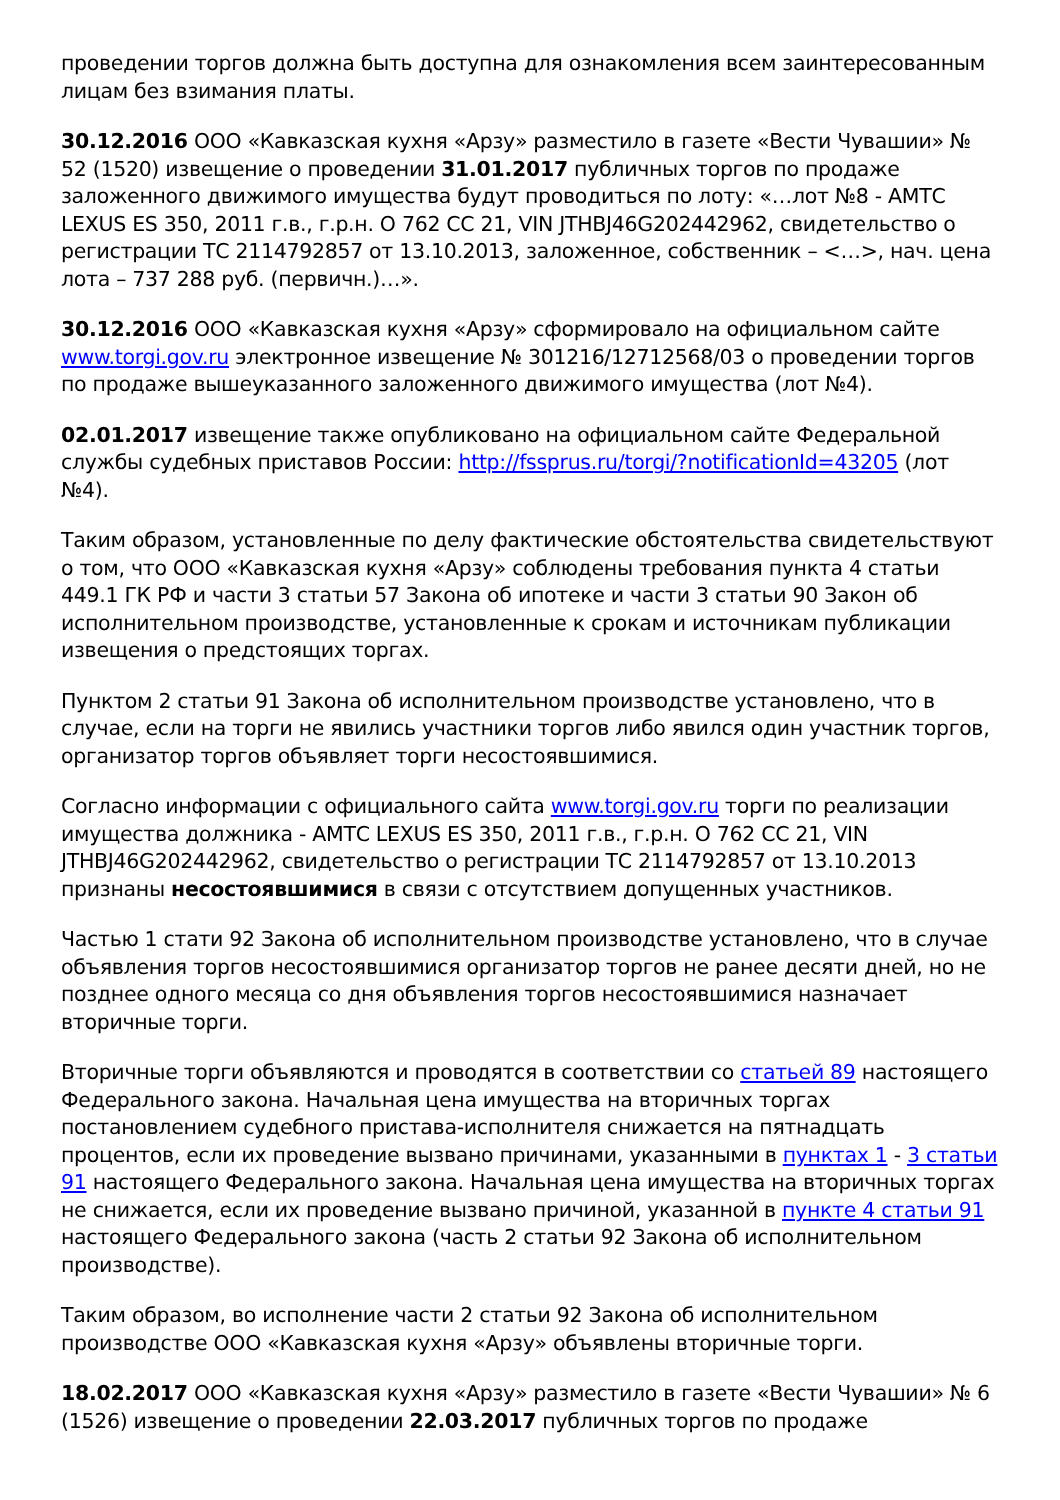проведении торгов должна быть доступна для ознакомления всем заинтересованным лицам без взимания платы.
30.12.2016 ООО «Кавказская кухня «Арзу» разместило в газете «Вести Чувашии» № 52 (1520) извещение о проведении 31.01.2017 публичных торгов по продаже заложенного движимого имущества будут проводиться по лоту: «…лот №8 - АМТС LEXUS ES 350, 2011 г.в., г.р.н. О 762 СС 21, VIN JTHBJ46G202442962, свидетельство о регистрации ТС 2114792857 от 13.10.2013, заложенное, собственник – <…>, нач. цена лота – 737 288 руб. (первичн.)…».
30.12.2016 ООО «Кавказская кухня «Арзу» сформировало на официальном сайте www.torgi.gov.ru электронное извещение № 301216/12712568/03 о проведении торгов по продаже вышеуказанного заложенного движимого имущества (лот №4).
02.01.2017 извещение также опубликовано на официальном сайте Федеральной службы судебных приставов России: http://fssprus.ru/torgi/?notificationId=43205 (лот №4).
Таким образом, установленные по делу фактические обстоятельства свидетельствуют о том, что ООО «Кавказская кухня «Арзу» соблюдены требования пункта 4 статьи 449.1 ГК РФ и части 3 статьи 57 Закона об ипотеке и части 3 статьи 90 Закон об исполнительном производстве, установленные к срокам и источникам публикации извещения о предстоящих торгах.
Пунктом 2 статьи 91 Закона об исполнительном производстве установлено, что в случае, если на торги не явились участники торгов либо явился один участник торгов, организатор торгов объявляет торги несостоявшимися.
Согласно информации с официального сайта www.torgi.gov.ru торги по реализации имущества должника - АМТС LEXUS ES 350, 2011 г.в., г.р.н. О 762 СС 21, VIN JTHBJ46G202442962, свидетельство о регистрации ТС 2114792857 от 13.10.2013 признаны несостоявшимися в связи с отсутствием допущенных участников.
Частью 1 стати 92 Закона об исполнительном производстве установлено, что в случае объявления торгов несостоявшимися организатор торгов не ранее десяти дней, но не позднее одного месяца со дня объявления торгов несостоявшимися назначает вторичные торги.
Вторичные торги объявляются и проводятся в соответствии со статьей 89 настоящего Федерального закона. Начальная цена имущества на вторичных торгах постановлением судебного пристава-исполнителя снижается на пятнадцать процентов, если их проведение вызвано причинами, указанными в пунктах 1 - 3 статьи 91 настоящего Федерального закона. Начальная цена имущества на вторичных торгах не снижается, если их проведение вызвано причиной, указанной в пункте 4 статьи 91 настоящего Федерального закона (часть 2 статьи 92 Закона об исполнительном производстве).
Таким образом, во исполнение части 2 статьи 92 Закона об исполнительном производстве ООО «Кавказская кухня «Арзу» объявлены вторичные торги.
18.02.2017 ООО «Кавказская кухня «Арзу» разместило в газете «Вести Чувашии» № 6 (1526) извещение о проведении 22.03.2017 публичных торгов по продаже